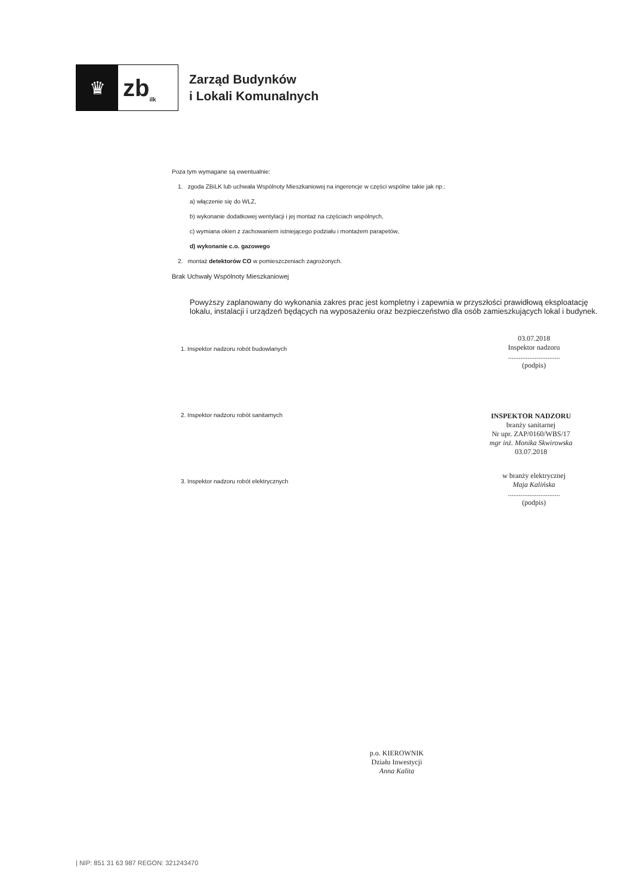♛
zb<sub>ilk</sub>
Zarząd Budynków
i Lokali Komunalnych
Poza tym wymagane są ewentualnie:
1. zgoda ZBiLK lub uchwała Wspólnoty Mieszkaniowej na ingerencje w części wspólne takie jak np.:
a) włączenie się do WLZ,
b) wykonanie dodatkowej wentylacji i jej montaż na częściach wspólnych,
c) wymiana okien z zachowaniem istniejącego podziału i montażem parapetów,
d) wykonanie c.o. gazowego
2. montaż detektorów CO w pomieszczeniach zagrożonych.
Brak Uchwały Wspólnoty Mieszkaniowej
Powyższy zaplanowany do wykonania zakres prac jest kompletny i zapewnia w przyszłości prawidłową eksploatację lokalu, instalacji i urządzeń będących na wyposażeniu oraz bezpieczeństwo dla osób zamieszkujących lokal i budynek.
1. Inspektor nadzoru robót budowlanych
2. Inspektor nadzoru robót sanitarnych
3. Inspektor nadzoru robót elektrycznych
03.07.2018
Inspektor nadzoru
.............................
(podpis)
INSPEKTOR NADZORU
branży sanitarnej
Nr upr. ZAP/0160/WBS/17
mgr inż. Monika Skwirowska
03.07.2018
w branży elektrycznej
Maja Kalińska
.............................
(podpis)
p.o. KIEROWNIK
Działu Inwestycji
Anna Kalita
| NIP: 851 31 63 987 REGON: 321243470